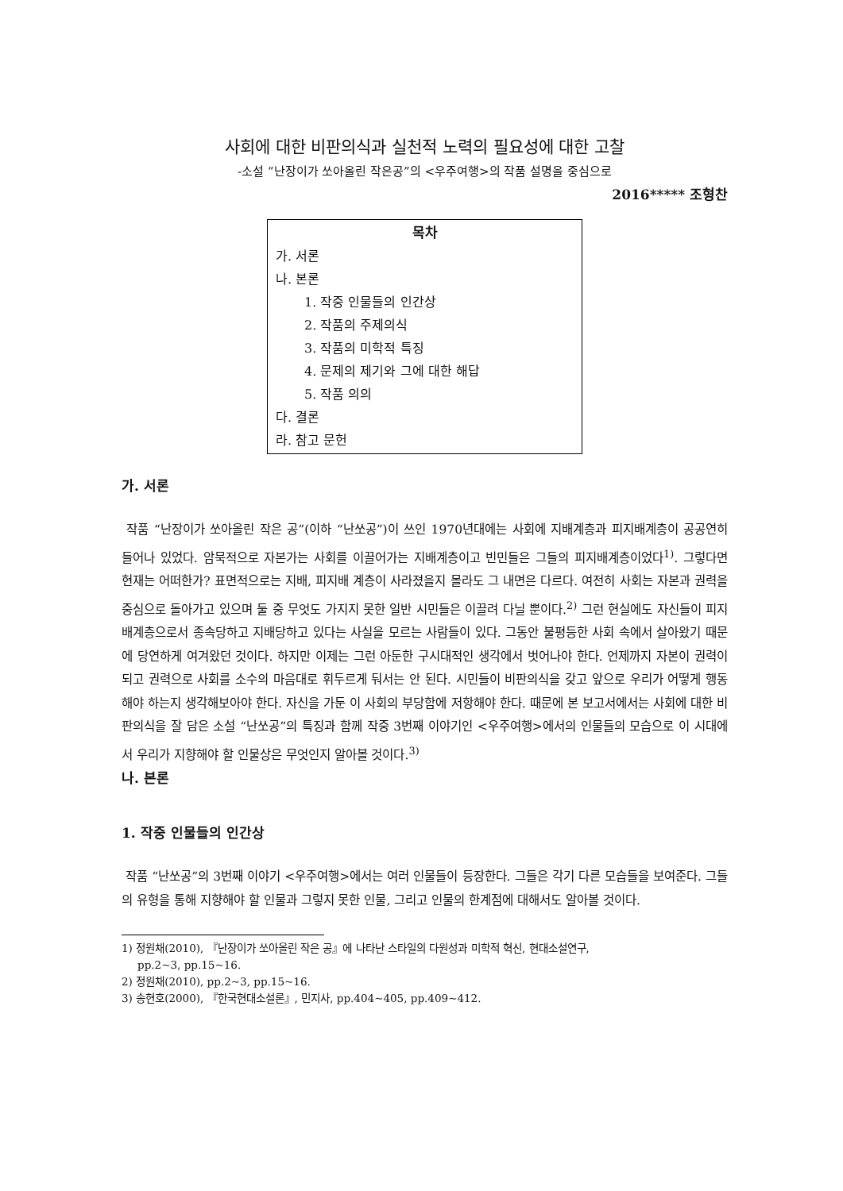사회에 대한 비판의식과 실천적 노력의 필요성에 대한 고찰
-소설 “난장이가 쏘아올린 작은공”의 <우주여행>의 작품 설명을 중심으로
2016***** 조형찬
목차
가. 서론
나. 본론
1. 작중 인물들의 인간상
2. 작품의 주제의식
3. 작품의 미학적 특징
4. 문제의 제기와 그에 대한 해답
5. 작품 의의
다. 결론
라. 참고 문헌
가. 서론
작품 “난장이가 쏘아올린 작은 공”(이하 “난쏘공”)이 쓰인 1970년대에는 사회에 지배계층과 피지배계층이 공공연히 들어나 있었다. 암묵적으로 자본가는 사회를 이끌어가는 지배계층이고 빈민들은 그들의 피지배계층이었다<sup>1)</sup>. 그렇다면 현재는 어떠한가? 표면적으로는 지배, 피지배 계층이 사라졌을지 몰라도 그 내면은 다르다. 여전히 사회는 자본과 권력을 중심으로 돌아가고 있으며 둘 중 무엇도 가지지 못한 일반 시민들은 이끌려 다닐 뿐이다.<sup>2)</sup> 그런 현실에도 자신들이 피지배계층으로서 종속당하고 지배당하고 있다는 사실을 모르는 사람들이 있다. 그동안 불평등한 사회 속에서 살아왔기 때문에 당연하게 여겨왔던 것이다. 하지만 이제는 그런 아둔한 구시대적인 생각에서 벗어나야 한다. 언제까지 자본이 권력이 되고 권력으로 사회를 소수의 마음대로 휘두르게 둬서는 안 된다. 시민들이 비판의식을 갖고 앞으로 우리가 어떻게 행동해야 하는지 생각해보아야 한다. 자신을 가둔 이 사회의 부당함에 저항해야 한다. 때문에 본 보고서에서는 사회에 대한 비판의식을 잘 담은 소설 “난쏘공”의 특징과 함께 작중 3번째 이야기인 <우주여행>에서의 인물들의 모습으로 이 시대에서 우리가 지향해야 할 인물상은 무엇인지 알아볼 것이다.<sup>3)</sup>
나. 본론
1. 작중 인물들의 인간상
작품 “난쏘공”의 3번째 이야기 <우주여행>에서는 여러 인물들이 등장한다. 그들은 각기 다른 모습들을 보여준다. 그들의 유형을 통해 지향해야 할 인물과 그렇지 못한 인물, 그리고 인물의 한계점에 대해서도 알아볼 것이다.
1) 정원채(2010), 『난장이가 쏘아올린 작은 공』에 나타난 스타일의 다원성과 미학적 혁신, 현대소설연구,
pp.2~3, pp.15~16.
2) 정원채(2010), pp.2~3, pp.15~16.
3) 송현호(2000), 『한국현대소설론』, 민지사, pp.404~405, pp.409~412.